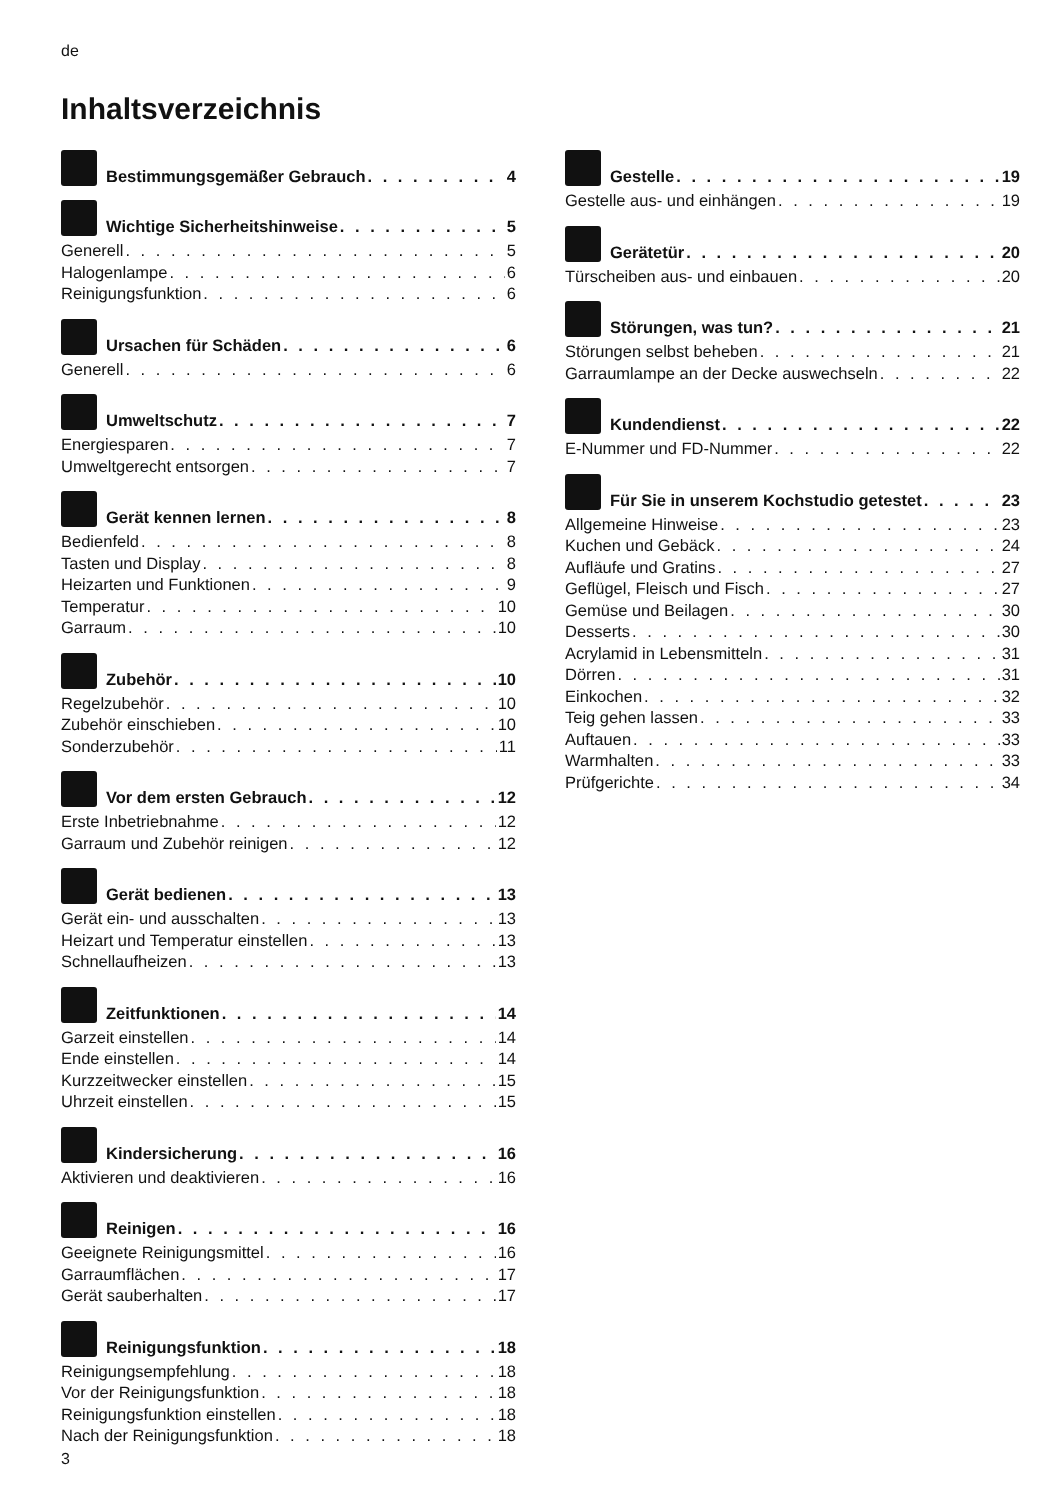de
Inhaltsverzeichnis
Bestimmungsgemäßer Gebrauch 4
Wichtige Sicherheitshinweise 5
Generell 5
Halogenlampe 6
Reinigungsfunktion 6
Ursachen für Schäden 6
Generell 6
Umweltschutz 7
Energiesparen 7
Umweltgerecht entsorgen 7
Gerät kennen lernen 8
Bedienfeld 8
Tasten und Display 8
Heizarten und Funktionen 9
Temperatur 10
Garraum 10
Zubehör 10
Regelzubehör 10
Zubehör einschieben 10
Sonderzubehör 11
Vor dem ersten Gebrauch 12
Erste Inbetriebnahme 12
Garraum und Zubehör reinigen 12
Gerät bedienen 13
Gerät ein- und ausschalten 13
Heizart und Temperatur einstellen 13
Schnellaufheizen 13
Zeitfunktionen 14
Garzeit einstellen 14
Ende einstellen 14
Kurzzeitwecker einstellen 15
Uhrzeit einstellen 15
Kindersicherung 16
Aktivieren und deaktivieren 16
Reinigen 16
Geeignete Reinigungsmittel 16
Garraumflächen 17
Gerät sauberhalten 17
Reinigungsfunktion 18
Reinigungsempfehlung 18
Vor der Reinigungsfunktion 18
Reinigungsfunktion einstellen 18
Nach der Reinigungsfunktion 18
Gestelle 19
Gestelle aus- und einhängen 19
Gerätetür 20
Türscheiben aus- und einbauen 20
Störungen, was tun? 21
Störungen selbst beheben 21
Garraumlampe an der Decke auswechseln 22
Kundendienst 22
E-Nummer und FD-Nummer 22
Für Sie in unserem Kochstudio getestet 23
Allgemeine Hinweise 23
Kuchen und Gebäck 24
Aufläufe und Gratins 27
Geflügel, Fleisch und Fisch 27
Gemüse und Beilagen 30
Desserts 30
Acrylamid in Lebensmitteln 31
Dörren 31
Einkochen 32
Teig gehen lassen 33
Auftauen 33
Warmhalten 33
Prüfgerichte 34
3